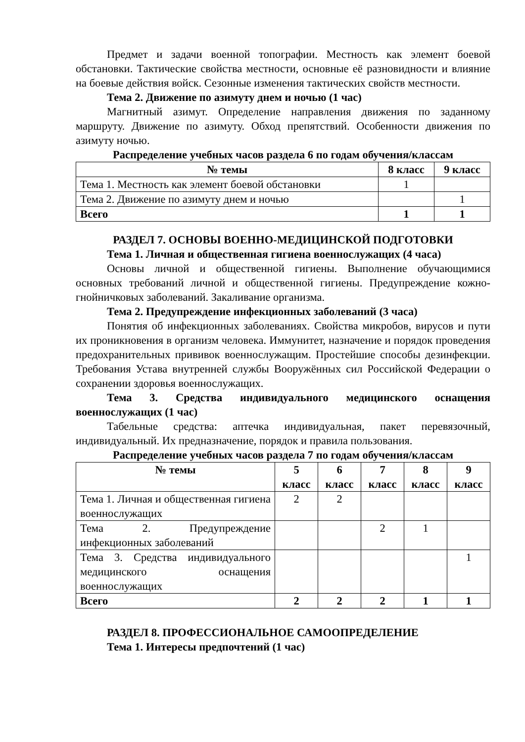Предмет и задачи военной топографии. Местность как элемент боевой обстановки. Тактические свойства местности, основные её разновидности и влияние на боевые действия войск. Сезонные изменения тактических свойств местности.
Тема 2. Движение по азимуту днем и ночью (1 час)
Магнитный азимут. Определение направления движения по заданному маршруту. Движение по азимуту. Обход препятствий. Особенности движения по азимуту ночью.
Распределение учебных часов раздела 6 по годам обучения/классам
| № темы | 8 класс | 9 класс |
| --- | --- | --- |
| Тема 1. Местность как элемент боевой обстановки | 1 | |
| Тема 2. Движение по азимуту днем и ночью | | 1 |
| Всего | 1 | 1 |
РАЗДЕЛ 7. ОСНОВЫ ВОЕННО-МЕДИЦИНСКОЙ ПОДГОТОВКИ
Тема 1. Личная и общественная гигиена военнослужащих (4 часа)
Основы личной и общественной гигиены. Выполнение обучающимися основных требований личной и общественной гигиены. Предупреждение кожно-гнойничковых заболеваний. Закаливание организма.
Тема 2. Предупреждение инфекционных заболеваний (3 часа)
Понятия об инфекционных заболеваниях. Свойства микробов, вирусов и пути их проникновения в организм человека. Иммунитет, назначение и порядок проведения предохранительных прививок военнослужащим. Простейшие способы дезинфекции. Требования Устава внутренней службы Вооружённых сил Российской Федерации о сохранении здоровья военнослужащих.
Тема 3. Средства индивидуального медицинского оснащения военнослужащих (1 час)
Табельные средства: аптечка индивидуальная, пакет перевязочный, индивидуальный. Их предназначение, порядок и правила пользования.
Распределение учебных часов раздела 7 по годам обучения/классам
| № темы | 5 класс | 6 класс | 7 класс | 8 класс | 9 класс |
| --- | --- | --- | --- | --- | --- |
| Тема 1. Личная и общественная гигиена военнослужащих | 2 | 2 | | | |
| Тема 2. Предупреждение инфекционных заболеваний | | | 2 | 1 | |
| Тема 3. Средства индивидуального медицинского оснащения военнослужащих | | | | | 1 |
| Всего | 2 | 2 | 2 | 1 | 1 |
РАЗДЕЛ 8. ПРОФЕССИОНАЛЬНОЕ САМООПРЕДЕЛЕНИЕ
Тема 1. Интересы предпочтений (1 час)